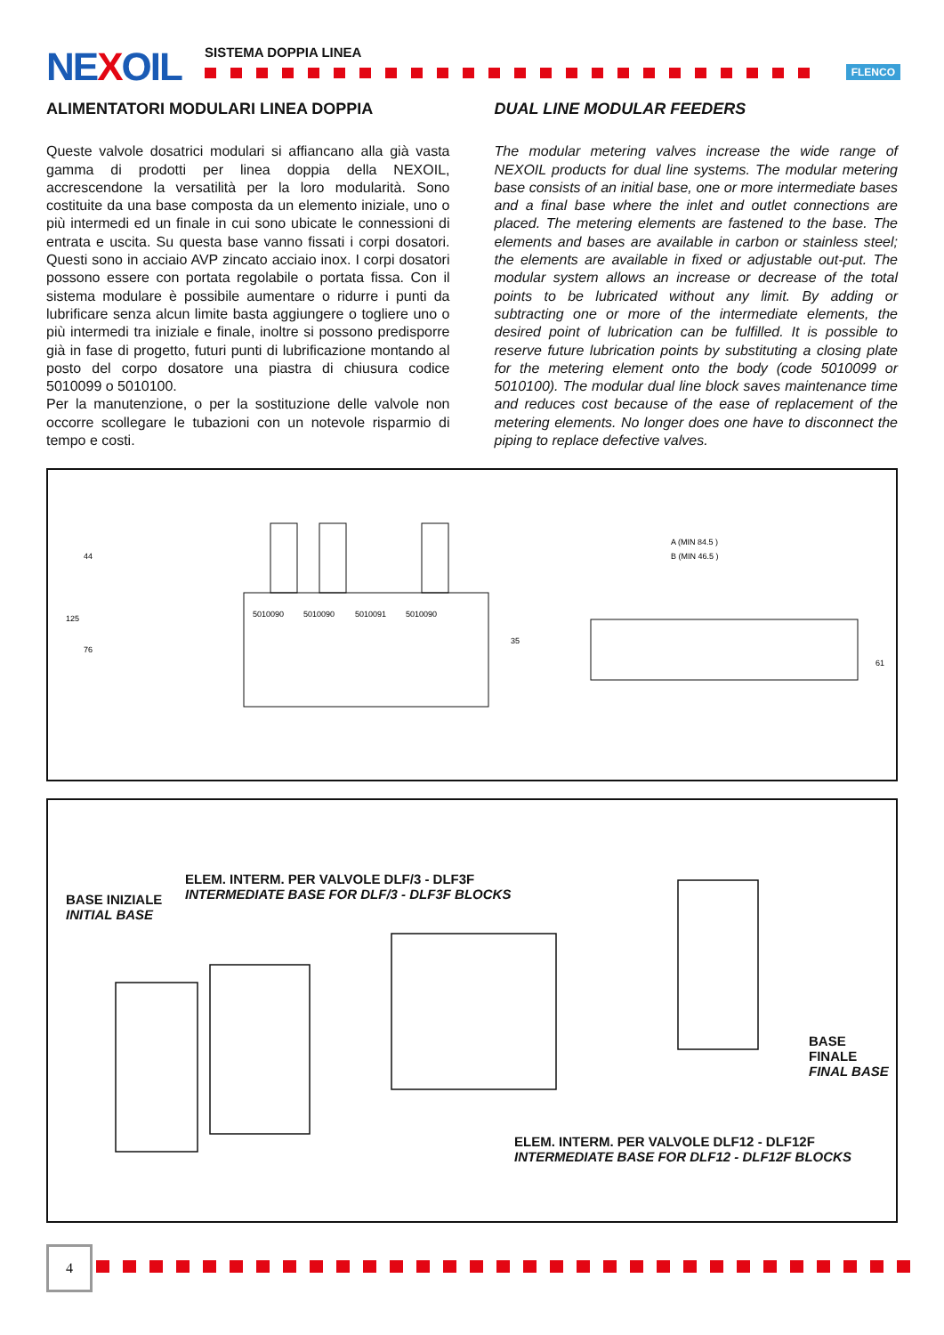NEXOIL
SISTEMA DOPPIA LINEA
FLENCO
ALIMENTATORI MODULARI LINEA DOPPIA
Queste valvole dosatrici modulari si affiancano alla già vasta gamma di prodotti per linea doppia della NEXOIL, accrescendone la versatilità per la loro modularità. Sono costituite da una base composta da un elemento iniziale, uno o più intermedi ed un finale in cui sono ubicate le connessioni di entrata e uscita. Su questa base vanno fissati i corpi dosatori. Questi sono in acciaio AVP zincato acciaio inox. I corpi dosatori possono essere con portata regolabile o portata fissa. Con il sistema modulare è possibile aumentare o ridurre i punti da lubrificare senza alcun limite basta aggiungere o togliere uno o più intermedi tra iniziale e finale, inoltre si possono predisporre già in fase di progetto, futuri punti di lubrificazione montando al posto del corpo dosatore una piastra di chiusura codice 5010099 o 5010100.
Per la manutenzione, o per la sostituzione delle valvole non occorre scollegare le tubazioni con un notevole risparmio di tempo e costi.
DUAL LINE MODULAR FEEDERS
The modular metering valves increase the wide range of NEXOIL products for dual line systems. The modular metering base consists of an initial base, one or more intermediate bases and a final base where the inlet and outlet connections are placed. The metering elements are fastened to the base. The elements and bases are available in carbon or stainless steel; the elements are available in fixed or adjustable out-put. The modular system allows an increase or decrease of the total points to be lubricated without any limit. By adding or subtracting one or more of the intermediate elements, the desired point of lubrication can be fulfilled. It is possible to reserve future lubrication points by substituting a closing plate for the metering element onto the body (code 5010099 or 5010100). The modular dual line block saves maintenance time and reduces cost because of the ease of replacement of the metering elements. No longer does one have to disconnect the piping to replace defective valves.
A (MIN 84.5 )
B (MIN 46.5 )
5010090
5010090
5010091
5010090
125
44
76
35
61
BASE INIZIALE
INITIAL BASE
ELEM. INTERM. PER VALVOLE DLF/3 - DLF3F
INTERMEDIATE BASE FOR DLF/3 - DLF3F BLOCKS
BASE FINALE
FINAL BASE
ELEM. INTERM. PER VALVOLE DLF12 - DLF12F
INTERMEDIATE BASE FOR DLF12 - DLF12F BLOCKS
4